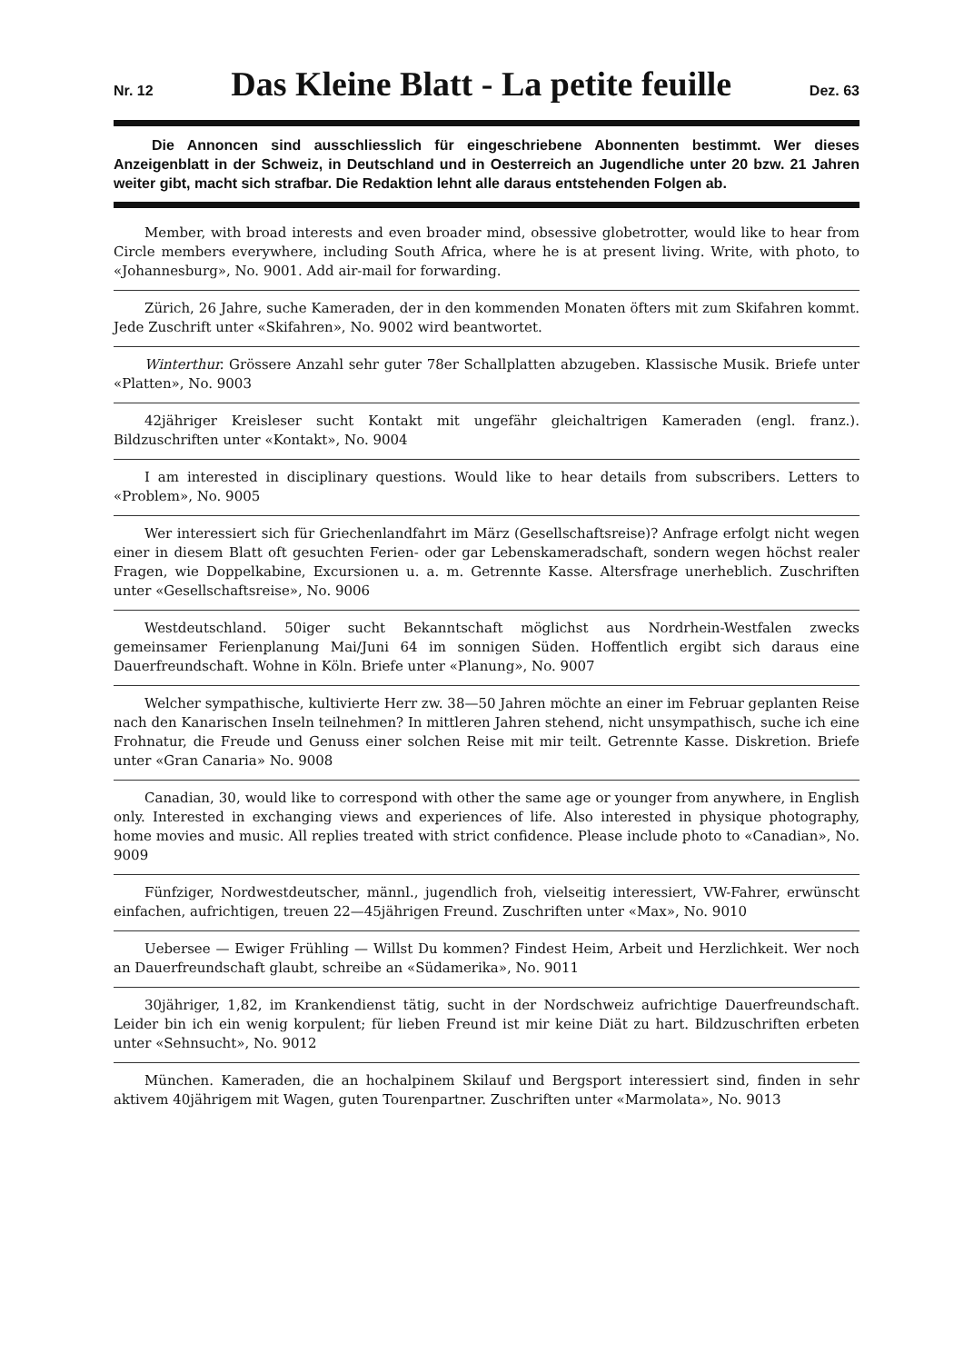Nr. 12
Das Kleine Blatt - La petite feuille
Dez. 63
Die Annoncen sind ausschliesslich für eingeschriebene Abonnenten bestimmt. Wer dieses Anzeigenblatt in der Schweiz, in Deutschland und in Oesterreich an Jugendliche unter 20 bzw. 21 Jahren weiter gibt, macht sich strafbar. Die Redaktion lehnt alle daraus entstehenden Folgen ab.
Member, with broad interests and even broader mind, obsessive globetrotter, would like to hear from Circle members everywhere, including South Africa, where he is at present living. Write, with photo, to «Johannesburg», No. 9001. Add air-mail for forwarding.
Zürich, 26 Jahre, suche Kameraden, der in den kommenden Monaten öfters mit zum Skifahren kommt. Jede Zuschrift unter «Skifahren», No. 9002 wird beantwortet.
Winterthur. Grössere Anzahl sehr guter 78er Schallplatten abzugeben. Klassische Musik. Briefe unter «Platten», No. 9003
42jähriger Kreisleser sucht Kontakt mit ungefähr gleichaltrigen Kameraden (engl. franz.). Bildzuschriften unter «Kontakt», No. 9004
I am interested in disciplinary questions. Would like to hear details from subscribers. Letters to «Problem», No. 9005
Wer interessiert sich für Griechenlandfahrt im März (Gesellschaftsreise)? Anfrage erfolgt nicht wegen einer in diesem Blatt oft gesuchten Ferien- oder gar Lebenskameradschaft, sondern wegen höchst realer Fragen, wie Doppelkabine, Excursionen u. a. m. Getrennte Kasse. Altersfrage unerheblich. Zuschriften unter «Gesellschaftsreise», No. 9006
Westdeutschland. 50iger sucht Bekanntschaft möglichst aus Nordrhein-Westfalen zwecks gemeinsamer Ferienplanung Mai/Juni 64 im sonnigen Süden. Hoffentlich ergibt sich daraus eine Dauerfreundschaft. Wohne in Köln. Briefe unter «Planung», No. 9007
Welcher sympathische, kultivierte Herr zw. 38—50 Jahren möchte an einer im Februar geplanten Reise nach den Kanarischen Inseln teilnehmen? In mittleren Jahren stehend, nicht unsympathisch, suche ich eine Frohnatur, die Freude und Genuss einer solchen Reise mit mir teilt. Getrennte Kasse. Diskretion. Briefe unter «Gran Canaria» No. 9008
Canadian, 30, would like to correspond with other the same age or younger from anywhere, in English only. Interested in exchanging views and experiences of life. Also interested in physique photography, home movies and music. All replies treated with strict confidence. Please include photo to «Canadian», No. 9009
Fünfziger, Nordwestdeutscher, männl., jugendlich froh, vielseitig interessiert, VW-Fahrer, erwünscht einfachen, aufrichtigen, treuen 22—45jährigen Freund. Zuschriften unter «Max», No. 9010
Uebersee — Ewiger Frühling — Willst Du kommen? Findest Heim, Arbeit und Herzlichkeit. Wer noch an Dauerfreundschaft glaubt, schreibe an «Südamerika», No. 9011
30jähriger, 1,82, im Krankendienst tätig, sucht in der Nordschweiz aufrichtige Dauerfreundschaft. Leider bin ich ein wenig korpulent; für lieben Freund ist mir keine Diät zu hart. Bildzuschriften erbeten unter «Sehnsucht», No. 9012
München. Kameraden, die an hochalpinem Skilauf und Bergsport interessiert sind, finden in sehr aktivem 40jährigem mit Wagen, guten Tourenpartner. Zuschriften unter «Marmolata», No. 9013